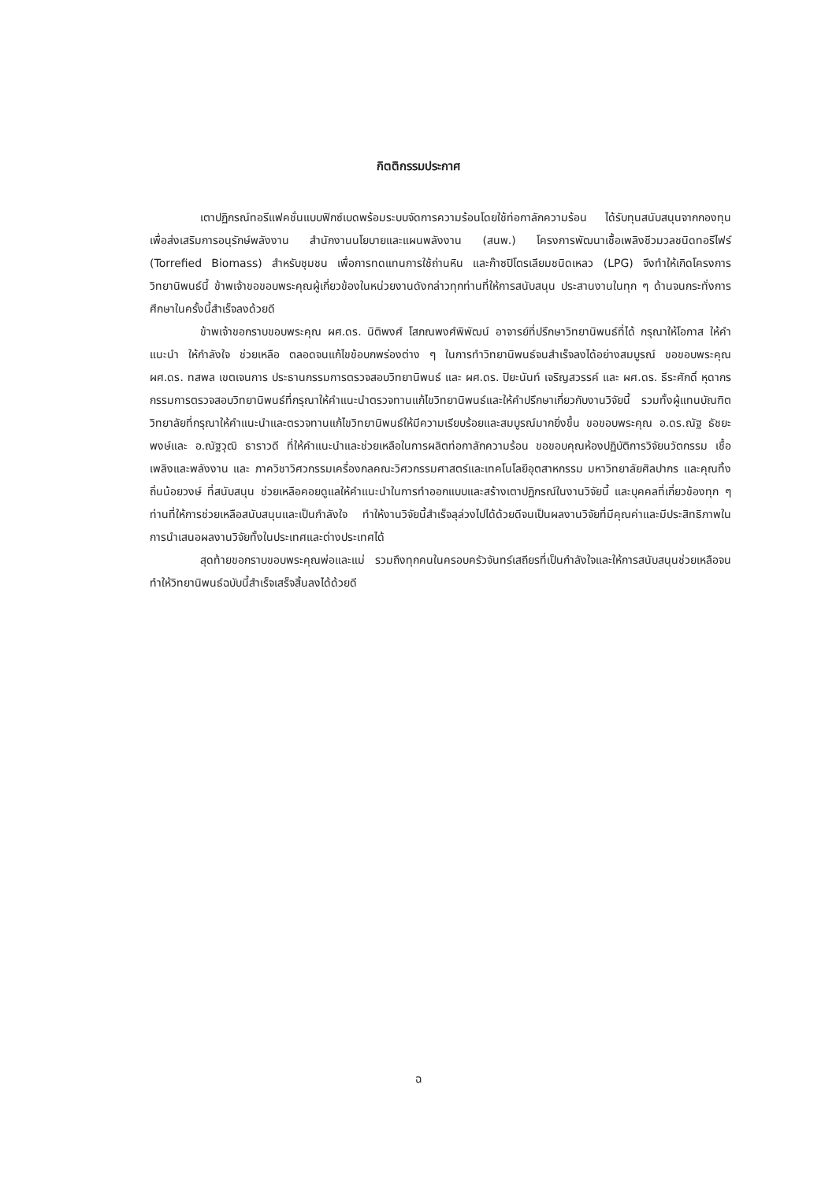กิตติกรรมประกาศ
เตาปฏิกรณ์ทอรีแฟคชั่นแบบฟิกซ์เบดพร้อมระบบจัดการความร้อนโดยใช้ท่อกาลักความร้อน ได้รับทุนสนับสนุนจากกองทุนเพื่อส่งเสริมการอนุรักษ์พลังงาน สำนักงานนโยบายและแผนพลังงาน (สนพ.) โครงการพัฒนาเชื้อเพลิงชีวมวลชนิดทอรีไฟร์ (Torrefied Biomass) สำหรับชุมชน เพื่อการทดแทนการใช้ถ่านหิน และก๊าซปิโตรเลียมชนิดเหลว (LPG) จึงทำให้เกิดโครงการวิทยานิพนธ์นี้ ข้าพเจ้าขอขอบพระคุณผู้เกี่ยวข้องในหน่วยงานดังกล่าวทุกท่านที่ให้การสนับสนุน ประสานงานในทุก ๆ ด้านจนกระทั่งการศึกษาในครั้งนี้สำเร็จลงด้วยดี
ข้าพเจ้าขอกราบขอบพระคุณ ผศ.ดร. นิติพงศ์ โสภณพงศ์พิพัฒน์ อาจารย์ที่ปรึกษาวิทยานิพนธ์ที่ได้ กรุณาให้โอกาส ให้คำแนะนำ ให้กำลังใจ ช่วยเหลือ ตลอดจนแก้ไขข้อบกพร่องต่าง ๆ ในการทำวิทยานิพนธ์จนสำเร็จลงได้อย่างสมบูรณ์ ขอขอบพระคุณ ผศ.ดร. ทสพล เขตเจนการ ประธานกรรมการตรวจสอบวิทยานิพนธ์ และ ผศ.ดร. ปิยะนันท์ เจริญสวรรค์ และ ผศ.ดร. ธีระศักดิ์ หุดากร กรรมการตรวจสอบวิทยานิพนธ์ที่กรุณาให้คำแนะนำตรวจทานแก้ไขวิทยานิพนธ์และให้คำปรึกษาเกี่ยวกับงานวิจัยนี้ รวมทั้งผู้แทนบัณฑิตวิทยาลัยที่กรุณาให้คำแนะนำและตรวจทานแก้ไขวิทยานิพนธ์ให้มีความเรียบร้อยและสมบูรณ์มากยิ่งขึ้น ขอขอบพระคุณ อ.ดร.ณัฐ ธัชยะพงษ์และ อ.ณัฐวุฒิ ธาราวดี ที่ให้คำแนะนำและช่วยเหลือในการผลิตท่อกาลักความร้อน ขอขอบคุณห้องปฏิบัติการวิจัยนวัตกรรม เชื้อเพลิงและพลังงาน และ ภาควิชาวิศวกรรมเครื่องกลคณะวิศวกรรมศาสตร์และเทคโนโลยีอุตสาหกรรม มหาวิทยาลัยศิลปากร และคุณทิ้ง ถิ่นน้อยวงษ์ ที่สนับสนุน ช่วยเหลือคอยดูแลให้คำแนะนำในการทำออกแบบและสร้างเตาปฏิกรณ์ในงานวิจัยนี้ และบุคคลที่เกี่ยวข้องทุก ๆ ท่านที่ให้การช่วยเหลือสนับสนุนและเป็นกำลังใจ ทำให้งานวิจัยนี้สำเร็จลุล่วงไปได้ด้วยดีจนเป็นผลงานวิจัยที่มีคุณค่าและมีประสิทธิภาพในการนำเสนอผลงานวิจัยทั้งในประเทศและต่างประเทศได้
สุดท้ายขอกราบขอบพระคุณพ่อและแม่ รวมถึงทุกคนในครอบครัวจันทร์เสถียรที่เป็นกำลังใจและให้การสนับสนุนช่วยเหลือจนทำให้วิทยานิพนธ์ฉบับนี้สำเร็จเสร็จสิ้นลงได้ด้วยดี
ฉ